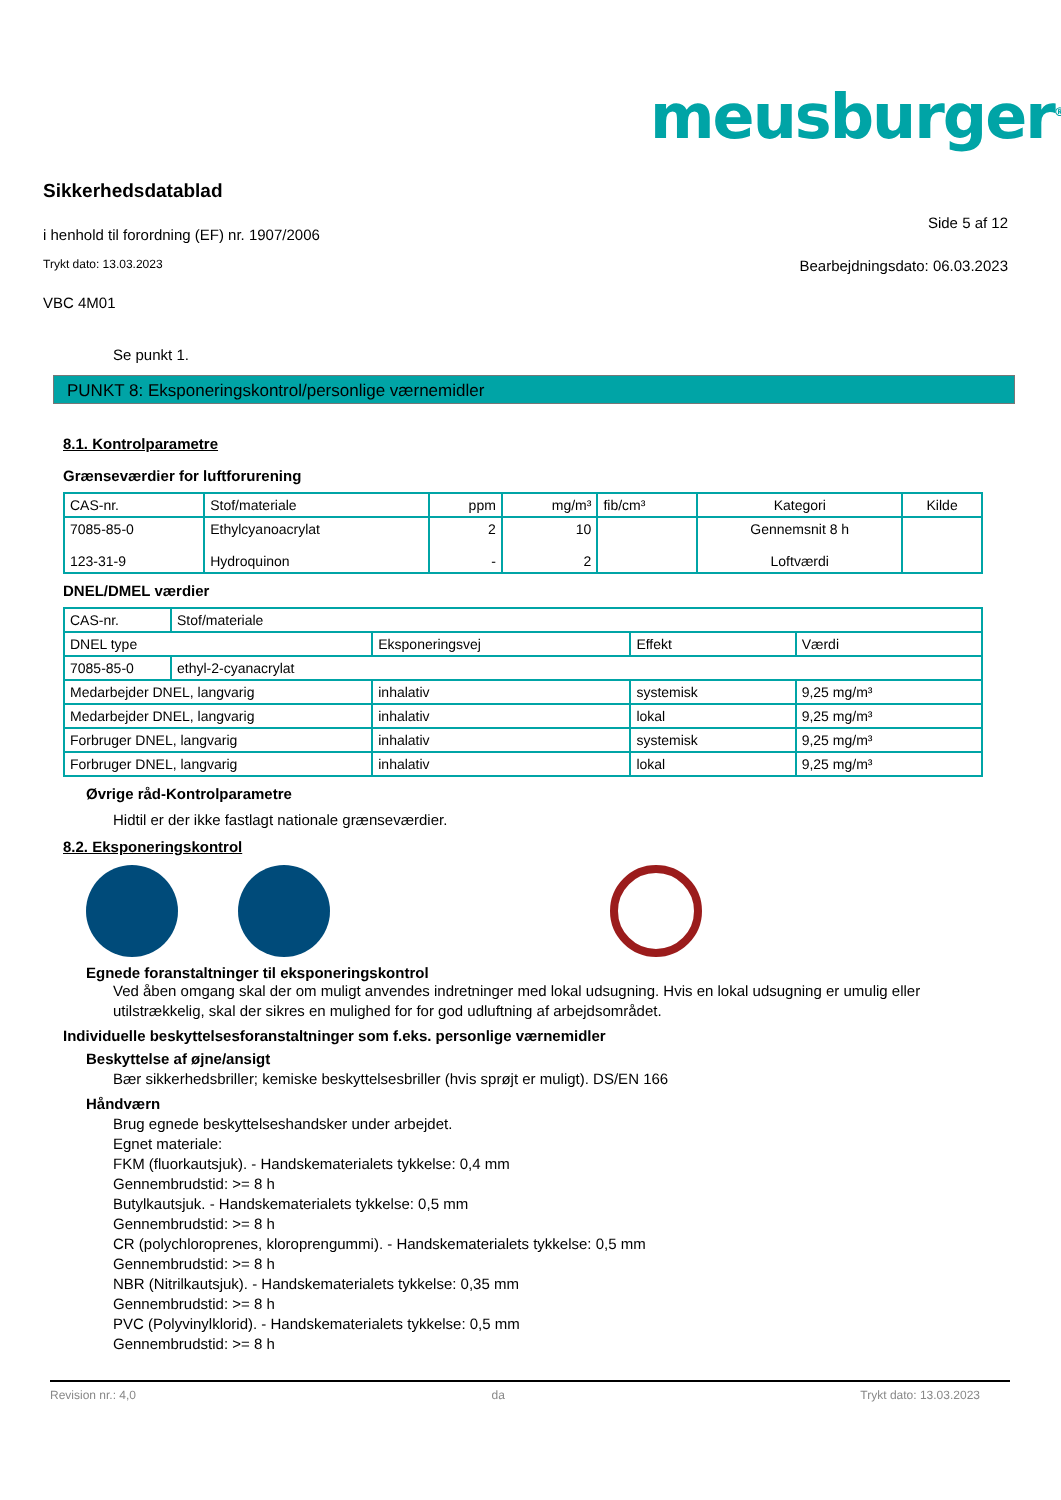meusburger<sup>®</sup>
Sikkerhedsdatablad
i henhold til forordning (EF) nr. 1907/2006 Side 5 af 12
Trykt dato: 13.03.2023 Bearbejdningsdato: 06.03.2023
VBC 4M01
Se punkt 1.
PUNKT 8: Eksponeringskontrol/personlige værnemidler
8.1. Kontrolparametre
Grænseværdier for luftforurening
| CAS-nr. | Stof/materiale | ppm | mg/m³ | fib/cm³ | Kategori | Kilde |
| 7085-85-0 123-31-9 | Ethylcyanoacrylat Hydroquinon | 2 - | 10 2 | | Gennemsnit 8 h Loftværdi | |
DNEL/DMEL værdier
| CAS-nr. | Stof/materiale | | | |
| DNEL type | | Eksponeringsvej | Effekt | Værdi |
| 7085-85-0 | ethyl-2-cyanacrylat | | | |
| Medarbejder DNEL, langvarig | | inhalativ | systemisk | 9,25 mg/m³ |
| Medarbejder DNEL, langvarig | | inhalativ | lokal | 9,25 mg/m³ |
| Forbruger DNEL, langvarig | | inhalativ | systemisk | 9,25 mg/m³ |
| Forbruger DNEL, langvarig | | inhalativ | lokal | 9,25 mg/m³ |
Øvrige råd-Kontrolparametre
Hidtil er der ikke fastlagt nationale grænseværdier.
8.2. Eksponeringskontrol
Egnede foranstaltninger til eksponeringskontrol
Ved åben omgang skal der om muligt anvendes indretninger med lokal udsugning. Hvis en lokal udsugning er umulig eller utilstrækkelig, skal der sikres en mulighed for for god udluftning af arbejdsområdet.
Individuelle beskyttelsesforanstaltninger som f.eks. personlige værnemidler
Beskyttelse af øjne/ansigt
Bær sikkerhedsbriller; kemiske beskyttelsesbriller (hvis sprøjt er muligt). DS/EN 166
Håndværn
Brug egnede beskyttelseshandsker under arbejdet.
Egnet materiale:
FKM (fluorkautsjuk). - Handskematerialets tykkelse: 0,4 mm
Gennembrudstid: >= 8 h
Butylkautsjuk. - Handskematerialets tykkelse: 0,5 mm
Gennembrudstid: >= 8 h
CR (polychloroprenes, kloroprengummi). - Handskematerialets tykkelse: 0,5 mm
Gennembrudstid: >= 8 h
NBR (Nitrilkautsjuk). - Handskematerialets tykkelse: 0,35 mm
Gennembrudstid: >= 8 h
PVC (Polyvinylklorid). - Handskematerialets tykkelse: 0,5 mm
Gennembrudstid: >= 8 h
Revision nr.: 4,0 da Trykt dato: 13.03.2023